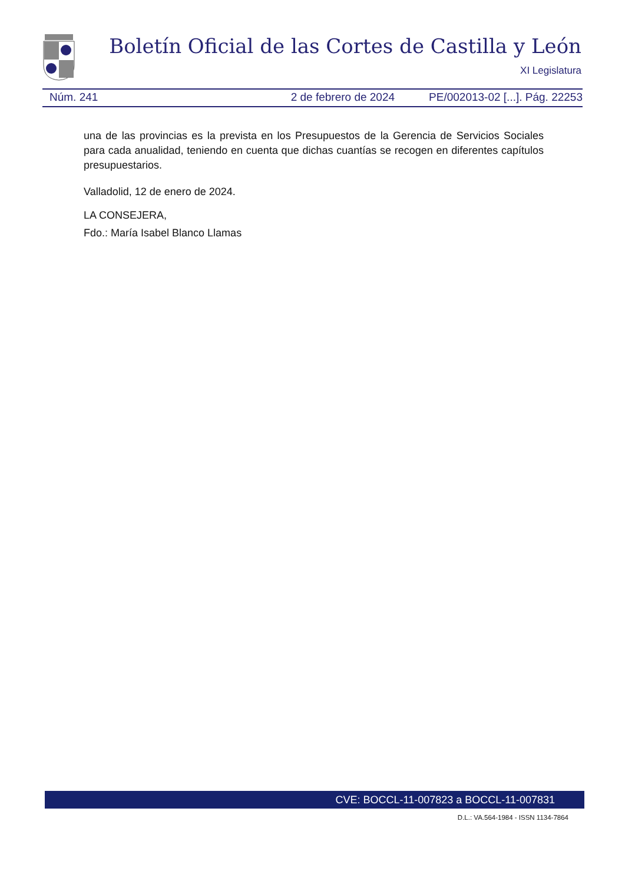Boletín Oficial de las Cortes de Castilla y León
XI Legislatura
Núm. 241 2 de febrero de 2024 PE/002013-02 [...]. Pág. 22253
una de las provincias es la prevista en los Presupuestos de la Gerencia de Servicios Sociales para cada anualidad, teniendo en cuenta que dichas cuantías se recogen en diferentes capítulos presupuestarios.
Valladolid, 12 de enero de 2024.
LA CONSEJERA,
Fdo.: María Isabel Blanco Llamas
CVE: BOCCL-11-007823 a BOCCL-11-007831
D.L.: VA.564-1984 - ISSN 1134-7864